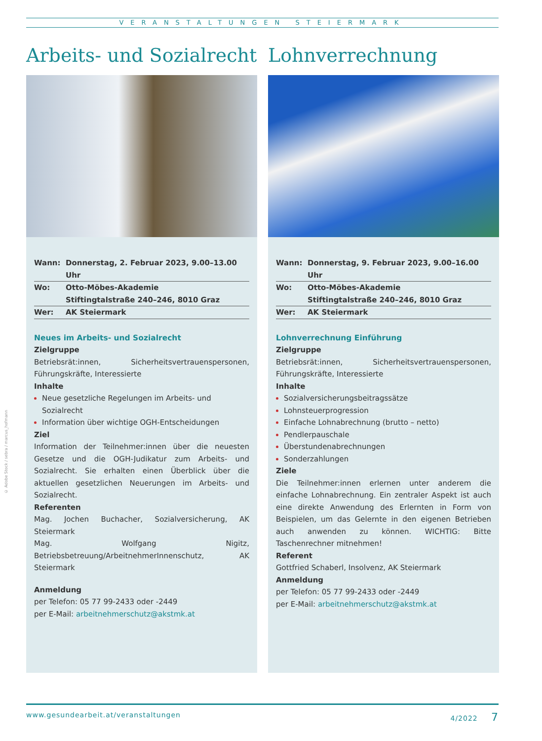VERANSTALTUNGEN STEIERMARK
© Adobe Stock / sebra / marcus_hofmann
Arbeits- und Sozialrecht
| Wann: | Donnerstag, 2. Februar 2023, 9.00–13.00 Uhr |
| Wo: | Otto-Möbes-Akademie |
| | Stiftingtalstraße 240–246, 8010 Graz |
| Wer: | AK Steiermark |
Neues im Arbeits- und Sozialrecht
Zielgruppe
Betriebsrät:innen, Sicherheitsvertrauenspersonen, Führungskräfte, Interessierte
Inhalte
Neue gesetzliche Regelungen im Arbeits- und Sozialrecht
Information über wichtige OGH-Entscheidungen
Ziel
Information der Teilnehmer:innen über die neuesten Gesetze und die OGH-Judikatur zum Arbeits- und Sozialrecht. Sie erhalten einen Überblick über die aktuellen gesetzlichen Neuerungen im Arbeits- und Sozialrecht.
Referenten
Mag. Jochen Buchacher, Sozialversicherung, AK Steiermark
Mag. Wolfgang Nigitz, Betriebsbetreuung/ArbeitnehmerInnenschutz, AK Steiermark
Anmeldung
per Telefon: 05 77 99-2433 oder -2449
per E-Mail: arbeitnehmerschutz@akstmk.at
Lohnverrechnung
| Wann: | Donnerstag, 9. Februar 2023, 9.00–16.00 Uhr |
| Wo: | Otto-Möbes-Akademie |
| | Stiftingtalstraße 240–246, 8010 Graz |
| Wer: | AK Steiermark |
Lohnverrechnung Einführung
Zielgruppe
Betriebsrät:innen, Sicherheitsvertrauenspersonen, Führungskräfte, Interessierte
Inhalte
Sozialversicherungsbeitragssätze
Lohnsteuerprogression
Einfache Lohnabrechnung (brutto – netto)
Pendlerpauschale
Überstundenabrechnungen
Sonderzahlungen
Ziele
Die Teilnehmer:innen erlernen unter anderem die einfache Lohnabrechnung. Ein zentraler Aspekt ist auch eine direkte Anwendung des Erlernten in Form von Beispielen, um das Gelernte in den eigenen Betrieben auch anwenden zu können. WICHTIG: Bitte Taschenrechner mitnehmen!
Referent
Gottfried Schaberl, Insolvenz, AK Steiermark
Anmeldung
per Telefon: 05 77 99-2433 oder -2449
per E-Mail: arbeitnehmerschutz@akstmk.at
www.gesundearbeit.at/veranstaltungen 4/2022 7